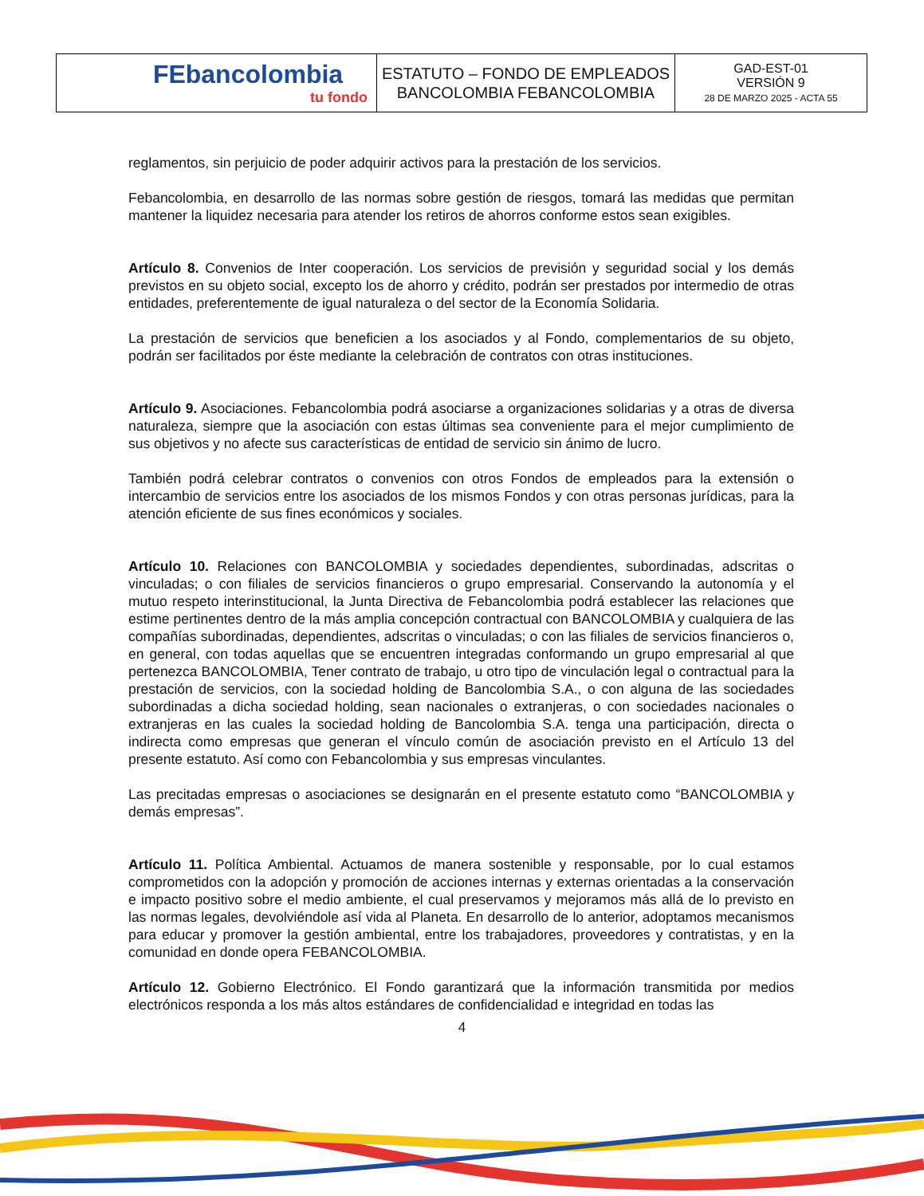| FEbancolombia tu fondo | ESTATUTO – FONDO DE EMPLEADOS BANCOLOMBIA FEBANCOLOMBIA | GAD-EST-01 VERSIÓN 9 28 DE MARZO 2025 - ACTA 55 |
reglamentos, sin perjuicio de poder adquirir activos para la prestación de los servicios.
Febancolombia, en desarrollo de las normas sobre gestión de riesgos, tomará las medidas que permitan mantener la liquidez necesaria para atender los retiros de ahorros conforme estos sean exigibles.
Artículo 8. Convenios de Inter cooperación. Los servicios de previsión y seguridad social y los demás previstos en su objeto social, excepto los de ahorro y crédito, podrán ser prestados por intermedio de otras entidades, preferentemente de igual naturaleza o del sector de la Economía Solidaria.
La prestación de servicios que beneficien a los asociados y al Fondo, complementarios de su objeto, podrán ser facilitados por éste mediante la celebración de contratos con otras instituciones.
Artículo 9. Asociaciones. Febancolombia podrá asociarse a organizaciones solidarias y a otras de diversa naturaleza, siempre que la asociación con estas últimas sea conveniente para el mejor cumplimiento de sus objetivos y no afecte sus características de entidad de servicio sin ánimo de lucro.
También podrá celebrar contratos o convenios con otros Fondos de empleados para la extensión o intercambio de servicios entre los asociados de los mismos Fondos y con otras personas jurídicas, para la atención eficiente de sus fines económicos y sociales.
Artículo 10. Relaciones con BANCOLOMBIA y sociedades dependientes, subordinadas, adscritas o vinculadas; o con filiales de servicios financieros o grupo empresarial. Conservando la autonomía y el mutuo respeto interinstitucional, la Junta Directiva de Febancolombia podrá establecer las relaciones que estime pertinentes dentro de la más amplia concepción contractual con BANCOLOMBIA y cualquiera de las compañías subordinadas, dependientes, adscritas o vinculadas; o con las filiales de servicios financieros o, en general, con todas aquellas que se encuentren integradas conformando un grupo empresarial al que pertenezca BANCOLOMBIA, Tener contrato de trabajo, u otro tipo de vinculación legal o contractual para la prestación de servicios, con la sociedad holding de Bancolombia S.A., o con alguna de las sociedades subordinadas a dicha sociedad holding, sean nacionales o extranjeras, o con sociedades nacionales o extranjeras en las cuales la sociedad holding de Bancolombia S.A. tenga una participación, directa o indirecta como empresas que generan el vínculo común de asociación previsto en el Artículo 13 del presente estatuto. Así como con Febancolombia y sus empresas vinculantes.
Las precitadas empresas o asociaciones se designarán en el presente estatuto como “BANCOLOMBIA y demás empresas”.
Artículo 11. Política Ambiental. Actuamos de manera sostenible y responsable, por lo cual estamos comprometidos con la adopción y promoción de acciones internas y externas orientadas a la conservación e impacto positivo sobre el medio ambiente, el cual preservamos y mejoramos más allá de lo previsto en las normas legales, devolviéndole así vida al Planeta. En desarrollo de lo anterior, adoptamos mecanismos para educar y promover la gestión ambiental, entre los trabajadores, proveedores y contratistas, y en la comunidad en donde opera FEBANCOLOMBIA.
Artículo 12. Gobierno Electrónico. El Fondo garantizará que la información transmitida por medios electrónicos responda a los más altos estándares de confidencialidad e integridad en todas las
4